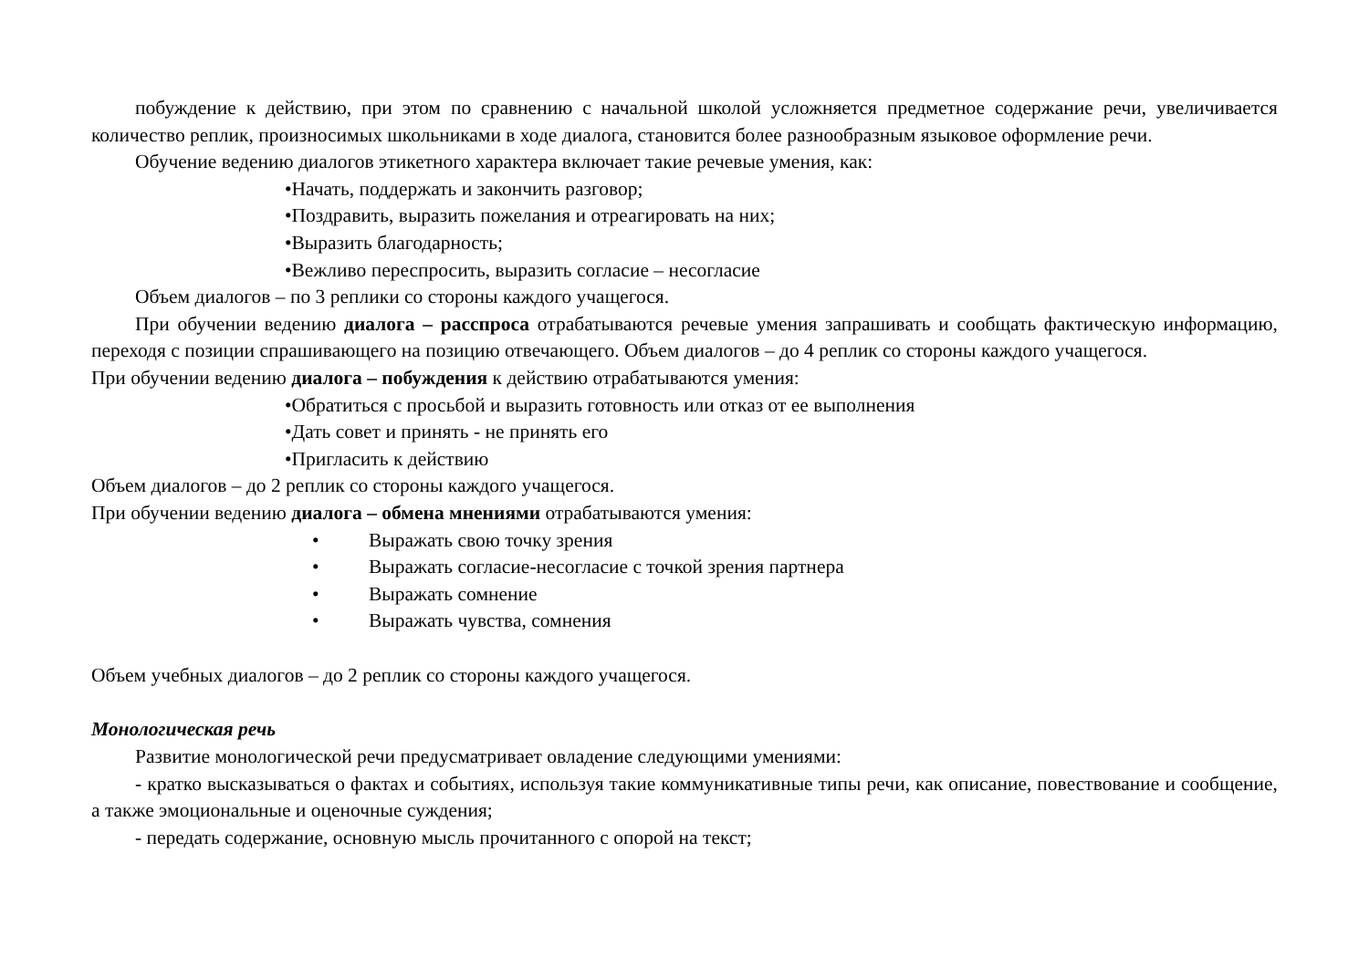побуждение к действию, при этом по сравнению с начальной школой усложняется предметное содержание речи, увеличивается количество реплик, произносимых школьниками в ходе диалога, становится более разнообразным языковое оформление речи.
Обучение ведению диалогов этикетного характера включает такие речевые умения, как:
•Начать, поддержать и закончить разговор;
•Поздравить, выразить пожелания и отреагировать на них;
•Выразить благодарность;
•Вежливо переспросить, выразить согласие – несогласие
Объем диалогов – по 3 реплики со стороны каждого учащегося.
При обучении ведению диалога – расспроса отрабатываются речевые умения запрашивать и сообщать фактическую информацию, переходя с позиции спрашивающего на позицию отвечающего. Объем диалогов – до 4 реплик со стороны каждого учащегося.
При обучении ведению диалога – побуждения к действию отрабатываются умения:
•Обратиться с просьбой и выразить готовность или отказ от ее выполнения
•Дать совет и принять - не принять его
•Пригласить к действию
Объем диалогов – до 2 реплик со стороны каждого учащегося.
При обучении ведению диалога – обмена мнениями отрабатываются умения:
• Выражать свою точку зрения
• Выражать согласие-несогласие с точкой зрения партнера
• Выражать сомнение
• Выражать чувства, сомнения
Объем учебных диалогов – до 2 реплик со стороны каждого учащегося.
Монологическая речь
Развитие монологической речи предусматривает овладение следующими умениями:
- кратко высказываться о фактах и событиях, используя такие коммуникативные типы речи, как описание, повествование и сообщение, а также эмоциональные и оценочные суждения;
- передать содержание, основную мысль прочитанного с опорой на текст;